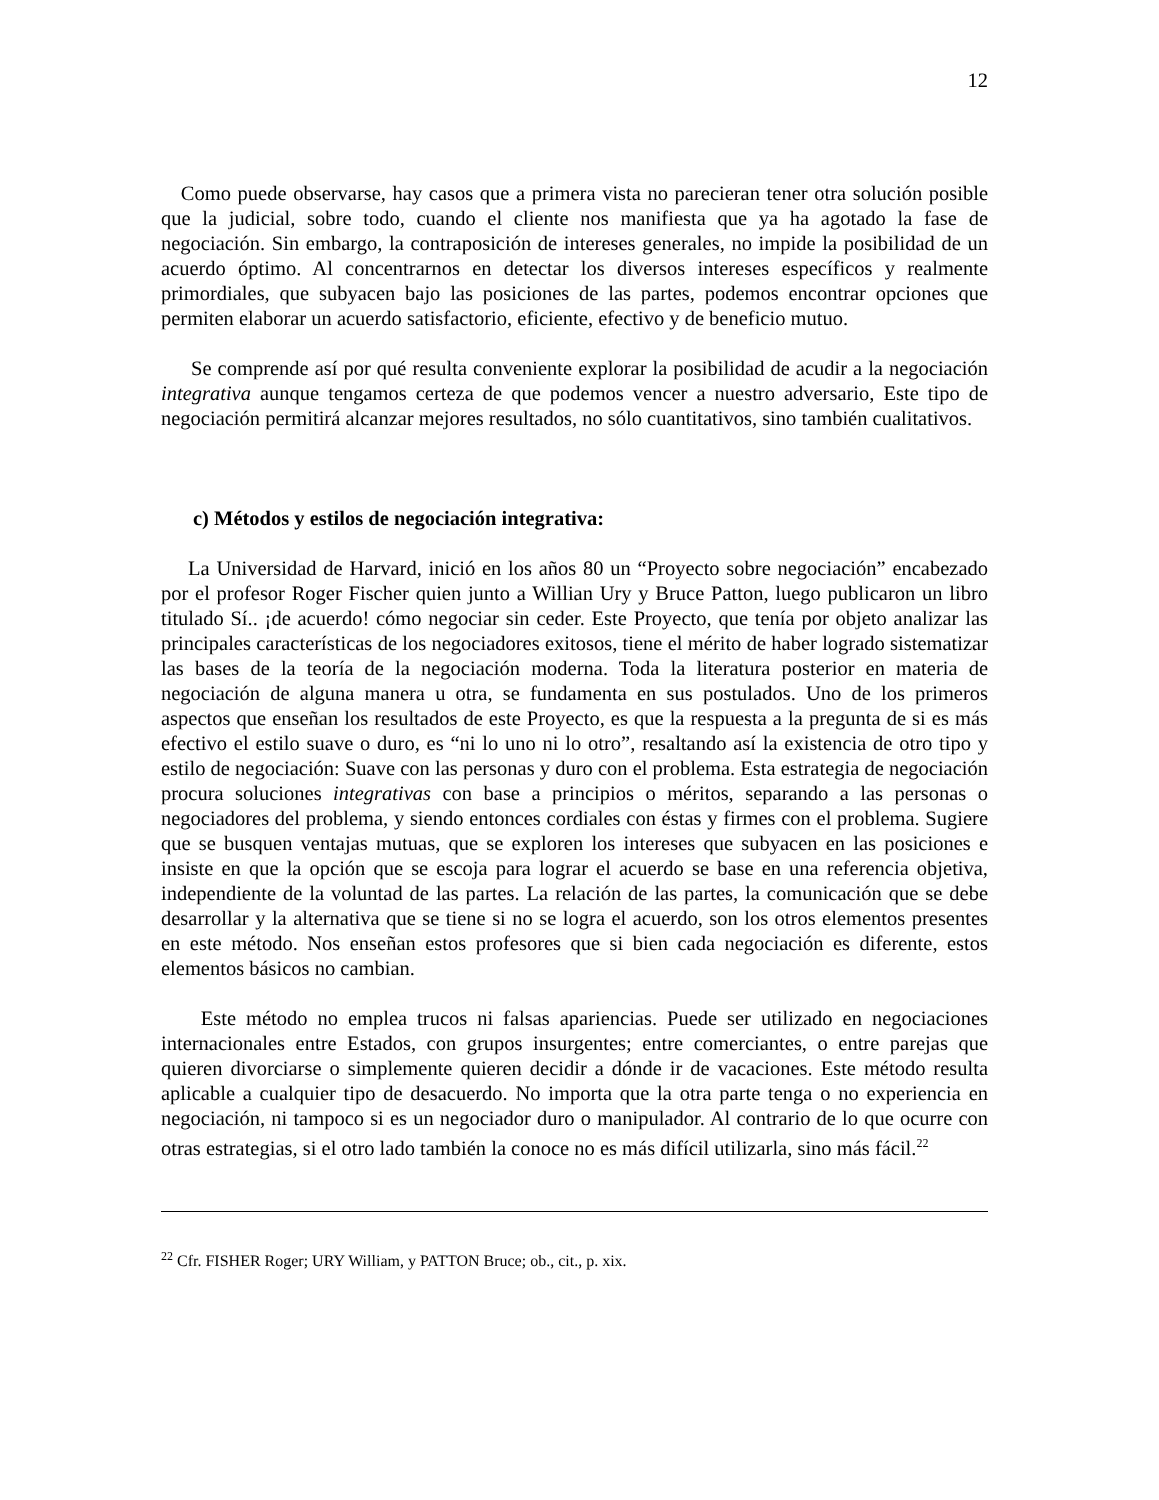12
Como puede observarse, hay casos que a primera vista no parecieran tener otra solución posible que la judicial, sobre todo, cuando el cliente nos manifiesta que ya ha agotado la fase de negociación. Sin embargo, la contraposición de intereses generales, no impide la posibilidad de un acuerdo óptimo. Al concentrarnos en detectar los diversos intereses específicos y realmente primordiales, que subyacen bajo las posiciones de las partes, podemos encontrar opciones que permiten elaborar un acuerdo satisfactorio, eficiente, efectivo y de beneficio mutuo.
Se comprende así por qué resulta conveniente explorar la posibilidad de acudir a la negociación integrativa aunque tengamos certeza de que podemos vencer a nuestro adversario, Este tipo de negociación permitirá alcanzar mejores resultados, no sólo cuantitativos, sino también cualitativos.
c) Métodos y estilos de negociación integrativa:
La Universidad de Harvard, inició en los años 80 un “Proyecto sobre negociación” encabezado por el profesor Roger Fischer quien junto a Willian Ury y Bruce Patton, luego publicaron un libro titulado Sí.. ¡de acuerdo! cómo negociar sin ceder. Este Proyecto, que tenía por objeto analizar las principales características de los negociadores exitosos, tiene el mérito de haber logrado sistematizar las bases de la teoría de la negociación moderna. Toda la literatura posterior en materia de negociación de alguna manera u otra, se fundamenta en sus postulados. Uno de los primeros aspectos que enseñan los resultados de este Proyecto, es que la respuesta a la pregunta de si es más efectivo el estilo suave o duro, es “ni lo uno ni lo otro”, resaltando así la existencia de otro tipo y estilo de negociación: Suave con las personas y duro con el problema. Esta estrategia de negociación procura soluciones integrativas con base a principios o méritos, separando a las personas o negociadores del problema, y siendo entonces cordiales con éstas y firmes con el problema. Sugiere que se busquen ventajas mutuas, que se exploren los intereses que subyacen en las posiciones e insiste en que la opción que se escoja para lograr el acuerdo se base en una referencia objetiva, independiente de la voluntad de las partes. La relación de las partes, la comunicación que se debe desarrollar y la alternativa que se tiene si no se logra el acuerdo, son los otros elementos presentes en este método. Nos enseñan estos profesores que si bien cada negociación es diferente, estos elementos básicos no cambian.
Este método no emplea trucos ni falsas apariencias. Puede ser utilizado en negociaciones internacionales entre Estados, con grupos insurgentes; entre comerciantes, o entre parejas que quieren divorciarse o simplemente quieren decidir a dónde ir de vacaciones. Este método resulta aplicable a cualquier tipo de desacuerdo. No importa que la otra parte tenga o no experiencia en negociación, ni tampoco si es un negociador duro o manipulador. Al contrario de lo que ocurre con otras estrategias, si el otro lado también la conoce no es más difícil utilizarla, sino más fácil.<sup>22</sup>
<sup>22</sup> Cfr. FISHER Roger; URY William, y PATTON Bruce; ob., cit., p. xix.